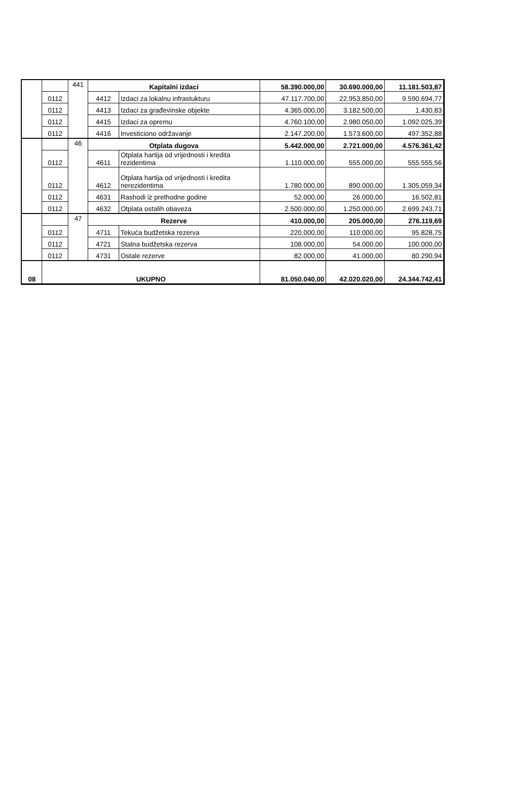| | | 441 | Kapitalni izdaci | | 58.390.000,00 | 30.690.000,00 | 11.181.503,87 |
| | 0112 | | 4412 | Izdaci za lokalnu infrastukturu | 47.117.700,00 | 22.953.850,00 | 9.590.694,77 |
| | 0112 | | 4413 | Izdaci za građevinske objekte | 4.365.000,00 | 3.182.500,00 | 1.430,83 |
| | 0112 | | 4415 | Izdaci za opremu | 4.760.100,00 | 2.980.050,00 | 1.092.025,39 |
| | 0112 | | 4416 | Investiciono održavanje | 2.147.200,00 | 1.573.600,00 | 497.352,88 |
| | | 46 | Otplata dugova | | 5.442.000,00 | 2.721.000,00 | 4.576.361,42 |
| | 0112 | | 4611 | Otplata hartija od vrijednosti i kredita rezidentima | 1.110.000,00 | 555.000,00 | 555.555,56 |
| | 0112 | | 4612 | Otplata hartija od vrijednosti i kredita nerezidentima | 1.780.000,00 | 890.000,00 | 1.305.059,34 |
| | 0112 | | 4631 | Rashodi iz prethodne godine | 52.000,00 | 26.000,00 | 16.502,81 |
| | 0112 | | 4632 | Otplata ostalih obaveza | 2.500.000,00 | 1.250.000,00 | 2.699.243,71 |
| | | 47 | Rezerve | | 410.000,00 | 205.000,00 | 276.119,69 |
| | 0112 | | 4711 | Tekuća budžetska rezerva | 220.000,00 | 110.000,00 | 95.828,75 |
| | 0112 | | 4721 | Stalna budžetska rezerva | 108.000,00 | 54.000,00 | 100.000,00 |
| | 0112 | | 4731 | Ostale rezerve | 82.000,00 | 41.000,00 | 80.290,94 |
| 08 | UKUPNO | | | | 81.050.040,00 | 42.020.020,00 | 24.344.742,41 |